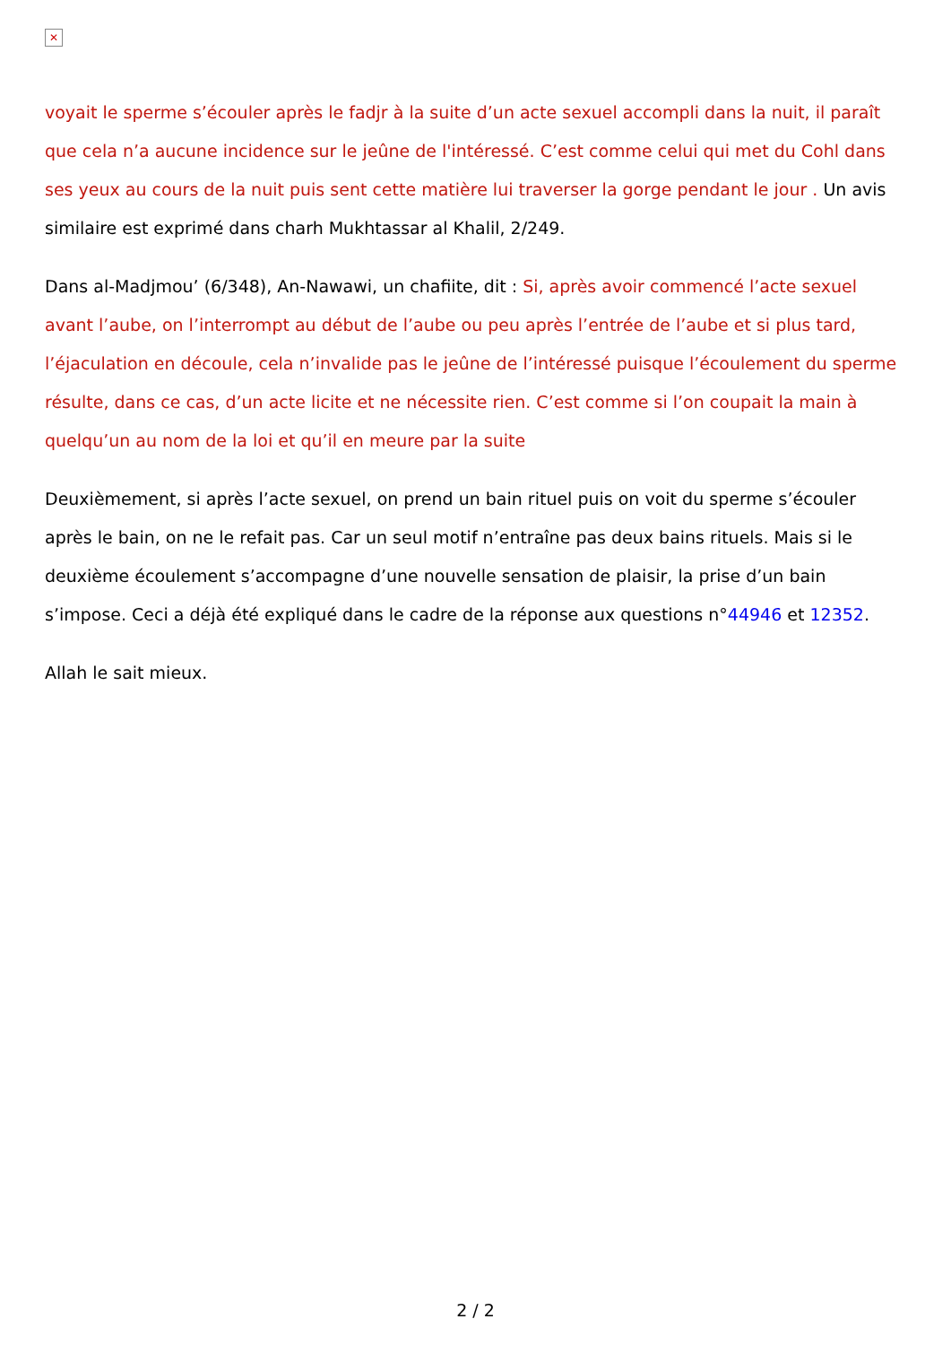✕
voyait le sperme s’écouler après le fadjr à la suite d’un acte sexuel accompli dans la nuit, il paraît que cela n’a aucune incidence sur le jeûne de l'intéressé. C’est comme celui qui met du Cohl dans ses yeux au cours de la nuit puis sent cette matière lui traverser la gorge pendant le jour . Un avis similaire est exprimé dans charh Mukhtassar al Khalil, 2/249.
Dans al-Madjmou’ (6/348), An-Nawawi, un chafiite, dit : Si, après avoir commencé l’acte sexuel avant l’aube, on l’interrompt au début de l’aube ou peu après l’entrée de l’aube et si plus tard, l’éjaculation en découle, cela n’invalide pas le jeûne de l’intéressé puisque l’écoulement du sperme résulte, dans ce cas, d’un acte licite et ne nécessite rien. C’est comme si l’on coupait la main à quelqu’un au nom de la loi et qu’il en meure par la suite
Deuxièmement, si après l’acte sexuel, on prend un bain rituel puis on voit du sperme s’écouler après le bain, on ne le refait pas. Car un seul motif n’entraîne pas deux bains rituels. Mais si le deuxième écoulement s’accompagne d’une nouvelle sensation de plaisir, la prise d’un bain s’impose. Ceci a déjà été expliqué dans le cadre de la réponse aux questions n°44946 et 12352.
Allah le sait mieux.
2 / 2